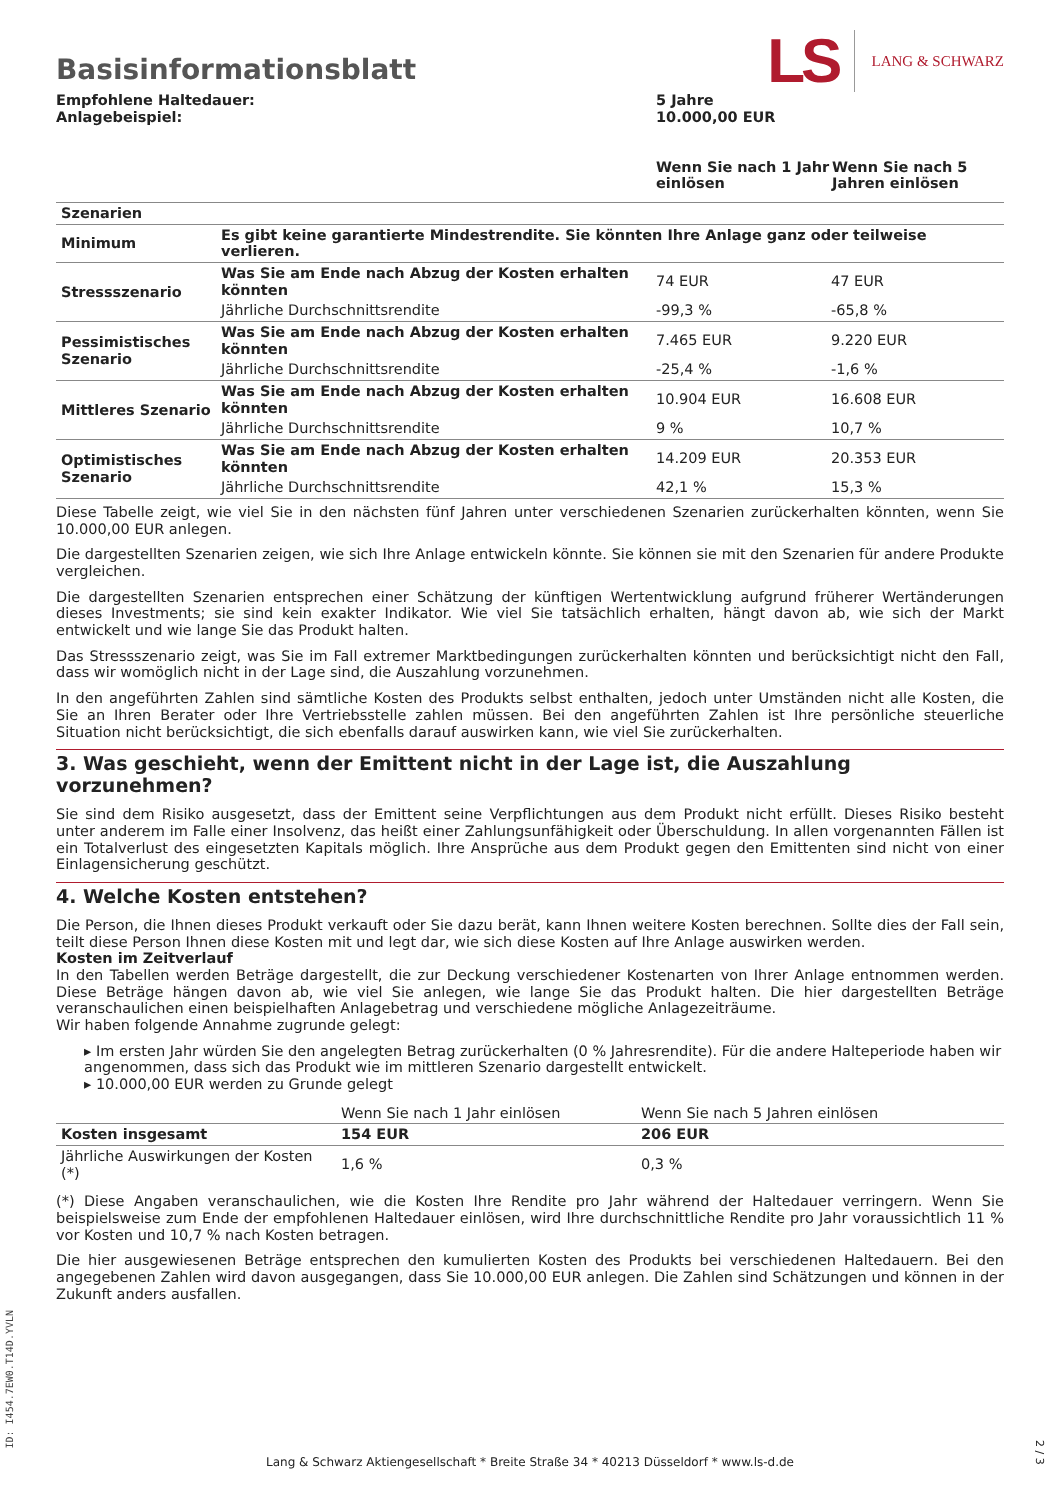Basisinformationsblatt
LS LANG & SCHWARZ
| Empfohlene Haltedauer: Anlagebeispiel: | 5 Jahre 10.000,00 EUR | |
| | Wenn Sie nach 1 Jahr einlösen | Wenn Sie nach 5 Jahren einlösen |
| Szenarien | | | |
| Minimum | Es gibt keine garantierte Mindestrendite. Sie könnten Ihre Anlage ganz oder teilweise verlieren. | | |
| Stressszenario | Was Sie am Ende nach Abzug der Kosten erhalten könnten | 74 EUR | 47 EUR |
| | Jährliche Durchschnittsrendite | -99,3 % | -65,8 % |
| Pessimistisches Szenario | Was Sie am Ende nach Abzug der Kosten erhalten könnten | 7.465 EUR | 9.220 EUR |
| | Jährliche Durchschnittsrendite | -25,4 % | -1,6 % |
| Mittleres Szenario | Was Sie am Ende nach Abzug der Kosten erhalten könnten | 10.904 EUR | 16.608 EUR |
| | Jährliche Durchschnittsrendite | 9 % | 10,7 % |
| Optimistisches Szenario | Was Sie am Ende nach Abzug der Kosten erhalten könnten | 14.209 EUR | 20.353 EUR |
| | Jährliche Durchschnittsrendite | 42,1 % | 15,3 % |
Diese Tabelle zeigt, wie viel Sie in den nächsten fünf Jahren unter verschiedenen Szenarien zurückerhalten könnten, wenn Sie 10.000,00 EUR anlegen.
Die dargestellten Szenarien zeigen, wie sich Ihre Anlage entwickeln könnte. Sie können sie mit den Szenarien für andere Produkte vergleichen.
Die dargestellten Szenarien entsprechen einer Schätzung der künftigen Wertentwicklung aufgrund früherer Wertänderungen dieses Investments; sie sind kein exakter Indikator. Wie viel Sie tatsächlich erhalten, hängt davon ab, wie sich der Markt entwickelt und wie lange Sie das Produkt halten.
Das Stressszenario zeigt, was Sie im Fall extremer Marktbedingungen zurückerhalten könnten und berücksichtigt nicht den Fall, dass wir womöglich nicht in der Lage sind, die Auszahlung vorzunehmen.
In den angeführten Zahlen sind sämtliche Kosten des Produkts selbst enthalten, jedoch unter Umständen nicht alle Kosten, die Sie an Ihren Berater oder Ihre Vertriebsstelle zahlen müssen. Bei den angeführten Zahlen ist Ihre persönliche steuerliche Situation nicht berücksichtigt, die sich ebenfalls darauf auswirken kann, wie viel Sie zurückerhalten.
3. Was geschieht, wenn der Emittent nicht in der Lage ist, die Auszahlung vorzunehmen?
Sie sind dem Risiko ausgesetzt, dass der Emittent seine Verpflichtungen aus dem Produkt nicht erfüllt. Dieses Risiko besteht unter anderem im Falle einer Insolvenz, das heißt einer Zahlungsunfähigkeit oder Überschuldung. In allen vorgenannten Fällen ist ein Totalverlust des eingesetzten Kapitals möglich. Ihre Ansprüche aus dem Produkt gegen den Emittenten sind nicht von einer Einlagensicherung geschützt.
4. Welche Kosten entstehen?
Die Person, die Ihnen dieses Produkt verkauft oder Sie dazu berät, kann Ihnen weitere Kosten berechnen. Sollte dies der Fall sein, teilt diese Person Ihnen diese Kosten mit und legt dar, wie sich diese Kosten auf Ihre Anlage auswirken werden.
Kosten im Zeitverlauf
In den Tabellen werden Beträge dargestellt, die zur Deckung verschiedener Kostenarten von Ihrer Anlage entnommen werden. Diese Beträge hängen davon ab, wie viel Sie anlegen, wie lange Sie das Produkt halten. Die hier dargestellten Beträge veranschaulichen einen beispielhaften Anlagebetrag und verschiedene mögliche Anlagezeiträume.
Wir haben folgende Annahme zugrunde gelegt:
▸ Im ersten Jahr würden Sie den angelegten Betrag zurückerhalten (0 % Jahresrendite). Für die andere Halteperiode haben wir angenommen, dass sich das Produkt wie im mittleren Szenario dargestellt entwickelt.
▸ 10.000,00 EUR werden zu Grunde gelegt
| | Wenn Sie nach 1 Jahr einlösen | Wenn Sie nach 5 Jahren einlösen |
| Kosten insgesamt | 154 EUR | 206 EUR |
| Jährliche Auswirkungen der Kosten (*) | 1,6 % | 0,3 % |
(*) Diese Angaben veranschaulichen, wie die Kosten Ihre Rendite pro Jahr während der Haltedauer verringern. Wenn Sie beispielsweise zum Ende der empfohlenen Haltedauer einlösen, wird Ihre durchschnittliche Rendite pro Jahr voraussichtlich 11 % vor Kosten und 10,7 % nach Kosten betragen.
Die hier ausgewiesenen Beträge entsprechen den kumulierten Kosten des Produkts bei verschiedenen Haltedauern. Bei den angegebenen Zahlen wird davon ausgegangen, dass Sie 10.000,00 EUR anlegen. Die Zahlen sind Schätzungen und können in der Zukunft anders ausfallen.
ID: I454.7EW0.T14D.YVLN
Lang & Schwarz Aktiengesellschaft * Breite Straße 34 * 40213 Düsseldorf * www.ls-d.de
2 / 3